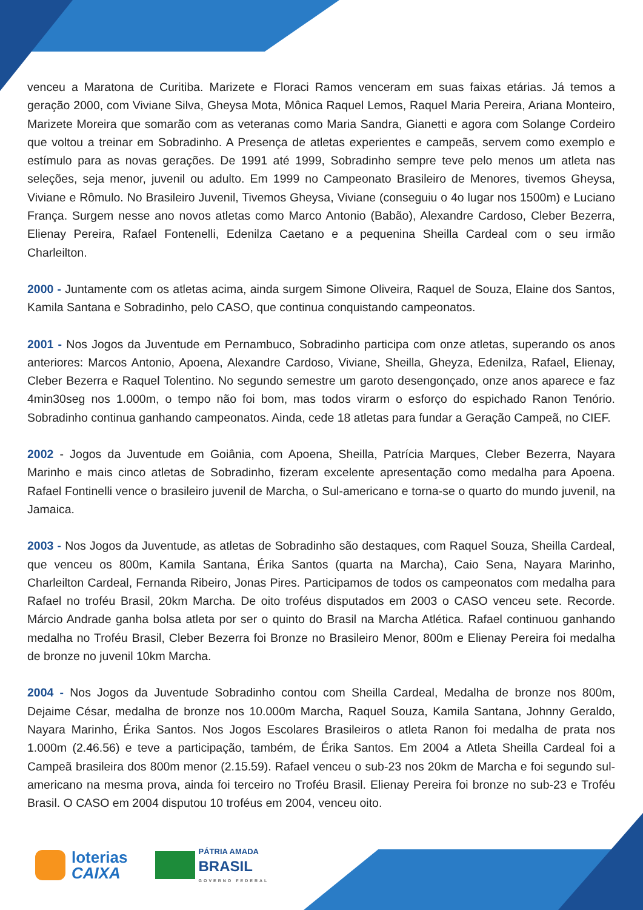venceu a Maratona de Curitiba. Marizete e Floraci Ramos venceram em suas faixas etárias. Já temos a geração 2000, com Viviane Silva, Gheysa Mota, Mônica Raquel Lemos, Raquel Maria Pereira, Ariana Monteiro, Marizete Moreira que somarão com as veteranas como Maria Sandra, Gianetti e agora com Solange Cordeiro que voltou a treinar em Sobradinho. A Presença de atletas experientes e campeãs, servem como exemplo e estímulo para as novas gerações. De 1991 até 1999, Sobradinho sempre teve pelo menos um atleta nas seleções, seja menor, juvenil ou adulto. Em 1999 no Campeonato Brasileiro de Menores, tivemos Gheysa, Viviane e Rômulo. No Brasileiro Juvenil, Tivemos Gheysa, Viviane (conseguiu o 4o lugar nos 1500m) e Luciano França. Surgem nesse ano novos atletas como Marco Antonio (Babão), Alexandre Cardoso, Cleber Bezerra, Elienay Pereira, Rafael Fontenelli, Edenilza Caetano e a pequenina Sheilla Cardeal com o seu irmão Charleilton.
2000 - Juntamente com os atletas acima, ainda surgem Simone Oliveira, Raquel de Souza, Elaine dos Santos, Kamila Santana e Sobradinho, pelo CASO, que continua conquistando campeonatos.
2001 - Nos Jogos da Juventude em Pernambuco, Sobradinho participa com onze atletas, superando os anos anteriores: Marcos Antonio, Apoena, Alexandre Cardoso, Viviane, Sheilla, Gheyza, Edenilza, Rafael, Elienay, Cleber Bezerra e Raquel Tolentino. No segundo semestre um garoto desengonçado, onze anos aparece e faz 4min30seg nos 1.000m, o tempo não foi bom, mas todos virarm o esforço do espichado Ranon Tenório. Sobradinho continua ganhando campeonatos. Ainda, cede 18 atletas para fundar a Geração Campeã, no CIEF.
2002 - Jogos da Juventude em Goiânia, com Apoena, Sheilla, Patrícia Marques, Cleber Bezerra, Nayara Marinho e mais cinco atletas de Sobradinho, fizeram excelente apresentação como medalha para Apoena. Rafael Fontinelli vence o brasileiro juvenil de Marcha, o Sul-americano e torna-se o quarto do mundo juvenil, na Jamaica.
2003 - Nos Jogos da Juventude, as atletas de Sobradinho são destaques, com Raquel Souza, Sheilla Cardeal, que venceu os 800m, Kamila Santana, Érika Santos (quarta na Marcha), Caio Sena, Nayara Marinho, Charleilton Cardeal, Fernanda Ribeiro, Jonas Pires. Participamos de todos os campeonatos com medalha para Rafael no troféu Brasil, 20km Marcha. De oito troféus disputados em 2003 o CASO venceu sete. Recorde. Márcio Andrade ganha bolsa atleta por ser o quinto do Brasil na Marcha Atlética. Rafael continuou ganhando medalha no Troféu Brasil, Cleber Bezerra foi Bronze no Brasileiro Menor, 800m e Elienay Pereira foi medalha de bronze no juvenil 10km Marcha.
2004 - Nos Jogos da Juventude Sobradinho contou com Sheilla Cardeal, Medalha de bronze nos 800m, Dejaime César, medalha de bronze nos 10.000m Marcha, Raquel Souza, Kamila Santana, Johnny Geraldo, Nayara Marinho, Érika Santos. Nos Jogos Escolares Brasileiros o atleta Ranon foi medalha de prata nos 1.000m (2.46.56) e teve a participação, também, de Érika Santos. Em 2004 a Atleta Sheilla Cardeal foi a Campeã brasileira dos 800m menor (2.15.59). Rafael venceu o sub-23 nos 20km de Marcha e foi segundo sul-americano na mesma prova, ainda foi terceiro no Troféu Brasil. Elienay Pereira foi bronze no sub-23 e Troféu Brasil. O CASO em 2004 disputou 10 troféus em 2004, venceu oito.
loterias
CAIXA
PÁTRIA AMADA
BRASIL
GOVERNO FEDERAL